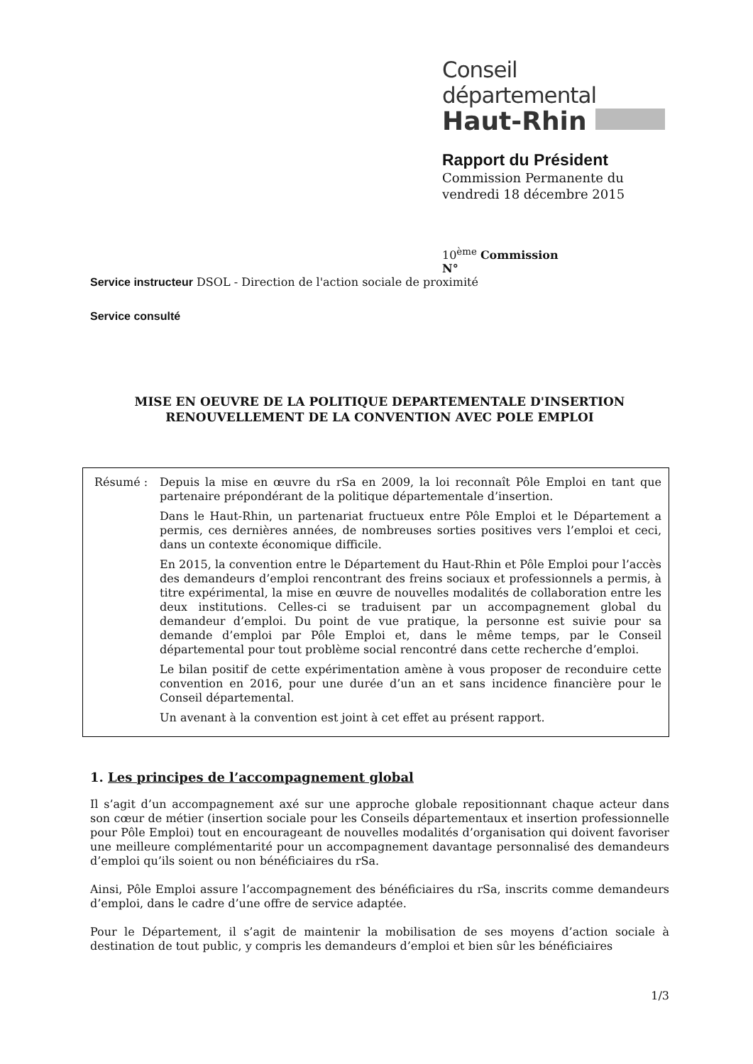Conseil départemental
Haut-Rhin
Rapport du Président
Commission Permanente du
vendredi 18 décembre 2015
10<sup>ème</sup> Commission
N°
Service instructeur DSOL - Direction de l'action sociale de proximité
Service consulté
MISE EN OEUVRE DE LA POLITIQUE DEPARTEMENTALE D'INSERTION
RENOUVELLEMENT DE LA CONVENTION AVEC POLE EMPLOI
Résumé :
Depuis la mise en œuvre du rSa en 2009, la loi reconnaît Pôle Emploi en tant que partenaire prépondérant de la politique départementale d’insertion.
Dans le Haut-Rhin, un partenariat fructueux entre Pôle Emploi et le Département a permis, ces dernières années, de nombreuses sorties positives vers l’emploi et ceci, dans un contexte économique difficile.
En 2015, la convention entre le Département du Haut-Rhin et Pôle Emploi pour l’accès des demandeurs d’emploi rencontrant des freins sociaux et professionnels a permis, à titre expérimental, la mise en œuvre de nouvelles modalités de collaboration entre les deux institutions. Celles-ci se traduisent par un accompagnement global du demandeur d’emploi. Du point de vue pratique, la personne est suivie pour sa demande d’emploi par Pôle Emploi et, dans le même temps, par le Conseil départemental pour tout problème social rencontré dans cette recherche d’emploi.
Le bilan positif de cette expérimentation amène à vous proposer de reconduire cette convention en 2016, pour une durée d’un an et sans incidence financière pour le Conseil départemental.
Un avenant à la convention est joint à cet effet au présent rapport.
1. Les principes de l’accompagnement global
Il s’agit d’un accompagnement axé sur une approche globale repositionnant chaque acteur dans son cœur de métier (insertion sociale pour les Conseils départementaux et insertion professionnelle pour Pôle Emploi) tout en encourageant de nouvelles modalités d’organisation qui doivent favoriser une meilleure complémentarité pour un accompagnement davantage personnalisé des demandeurs d’emploi qu’ils soient ou non bénéficiaires du rSa.
Ainsi, Pôle Emploi assure l’accompagnement des bénéficiaires du rSa, inscrits comme demandeurs d’emploi, dans le cadre d’une offre de service adaptée.
Pour le Département, il s’agit de maintenir la mobilisation de ses moyens d’action sociale à destination de tout public, y compris les demandeurs d’emploi et bien sûr les bénéficiaires
1/3